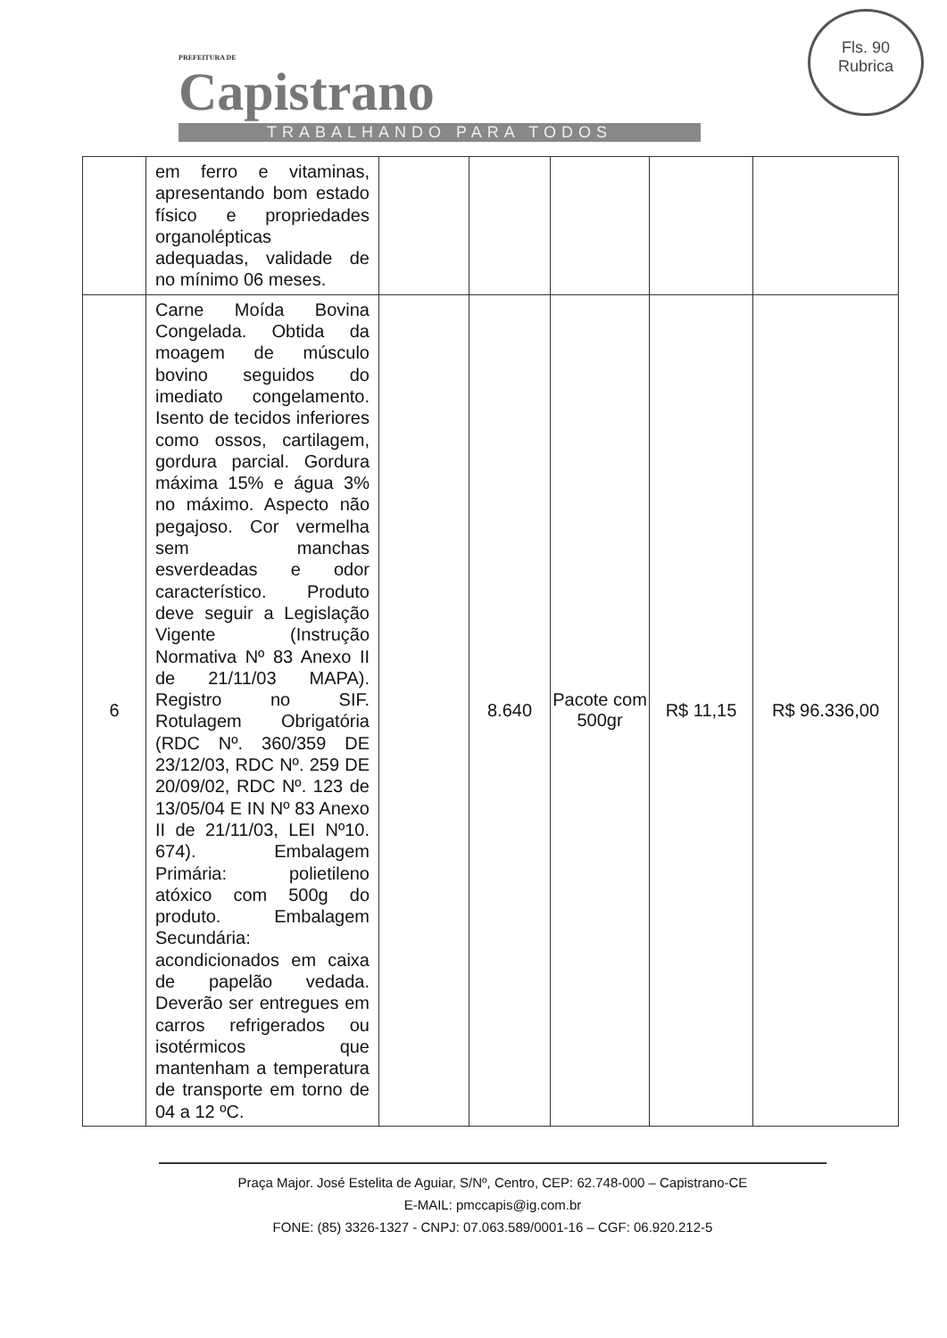PREFEITURA DE
Capistrano
TRABALHANDO PARA TODOS
Fls. 90
Rubrica
| | em ferro e vitaminas, apresentando bom estado físico e propriedades organolépticas adequadas, validade de no mínimo 06 meses. | | | | | |
| 6 | Carne Moída Bovina Congelada. Obtida da moagem de músculo bovino seguidos do imediato congelamento. Isento de tecidos inferiores como ossos, cartilagem, gordura parcial. Gordura máxima 15% e água 3% no máximo. Aspecto não pegajoso. Cor vermelha sem manchas esverdeadas e odor característico. Produto deve seguir a Legislação Vigente (Instrução Normativa Nº 83 Anexo II de 21/11/03 MAPA). Registro no SIF. Rotulagem Obrigatória (RDC Nº. 360/359 DE 23/12/03, RDC Nº. 259 DE 20/09/02, RDC Nº. 123 de 13/05/04 E IN Nº 83 Anexo II de 21/11/03, LEI Nº10. 674). Embalagem Primária: polietileno atóxico com 500g do produto. Embalagem Secundária: acondicionados em caixa de papelão vedada. Deverão ser entregues em carros refrigerados ou isotérmicos que mantenham a temperatura de transporte em torno de 04 a 12 ºC. | | 8.640 | Pacote com 500gr | R$ 11,15 | R$ 96.336,00 |
Praça Major. José Estelita de Aguiar, S/Nº, Centro, CEP: 62.748-000 – Capistrano-CE
E-MAIL: pmccapis@ig.com.br
FONE: (85) 3326-1327 - CNPJ: 07.063.589/0001-16 – CGF: 06.920.212-5